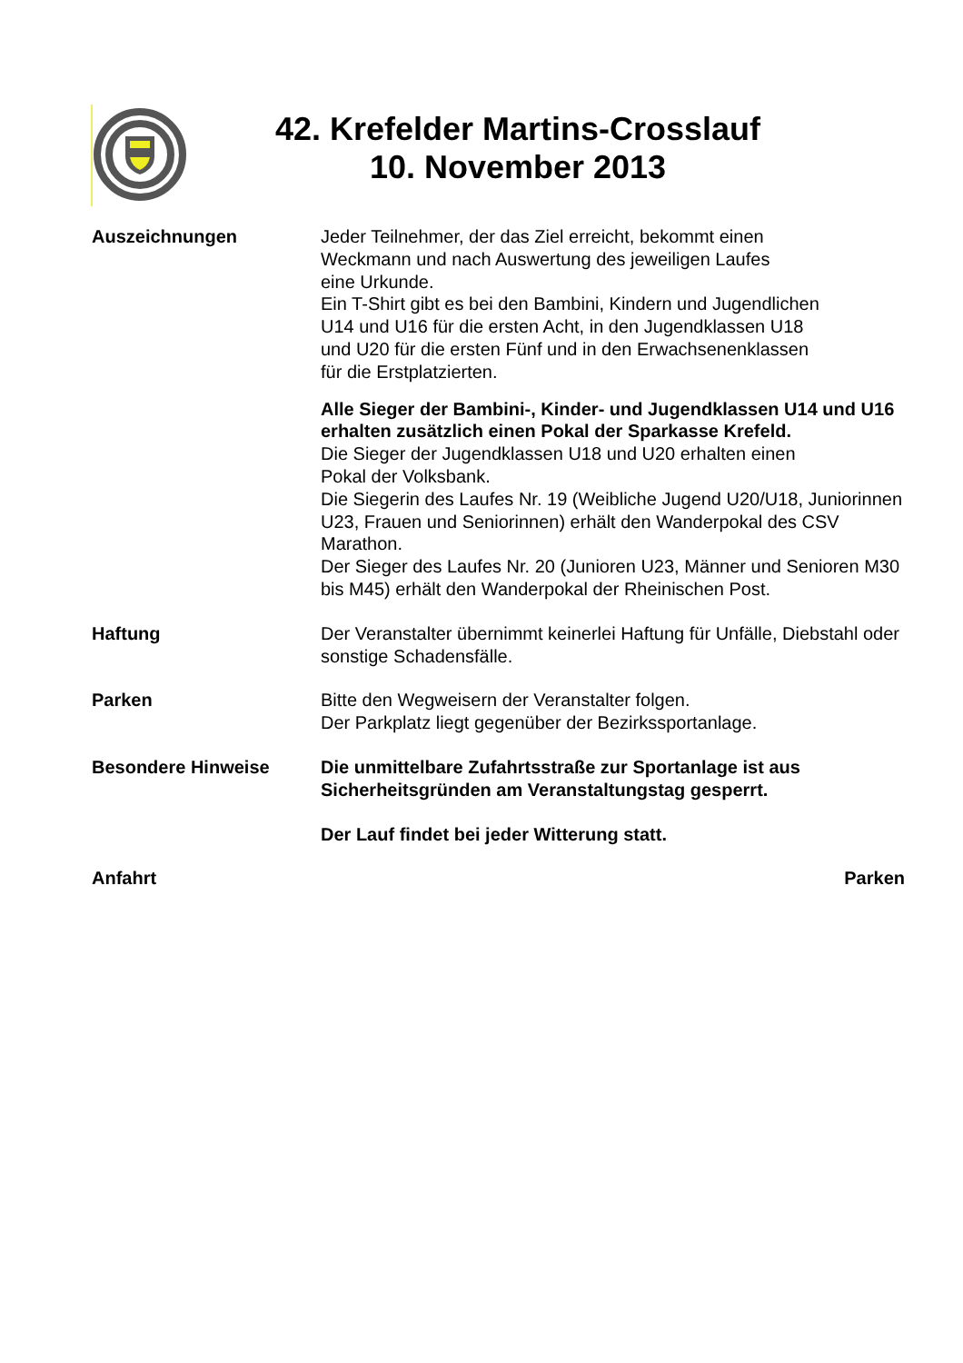42. Krefelder Martins-Crosslauf
10. November 2013
Auszeichnungen Jeder Teilnehmer, der das Ziel erreicht, bekommt einen
Weckmann und nach Auswertung des jeweiligen Laufes
eine Urkunde.
Ein T-Shirt gibt es bei den Bambini, Kindern und Jugendlichen
U14 und U16 für die ersten Acht, in den Jugendklassen U18
und U20 für die ersten Fünf und in den Erwachsenenklassen
für die Erstplatzierten.
Alle Sieger der Bambini-, Kinder- und Jugendklassen U14 und U16 erhalten zusätzlich einen Pokal der Sparkasse Krefeld.
Die Sieger der Jugendklassen U18 und U20 erhalten einen
Pokal der Volksbank.
Die Siegerin des Laufes Nr. 19 (Weibliche Jugend U20/U18, Juniorinnen U23, Frauen und Seniorinnen) erhält den Wanderpokal des CSV Marathon.
Der Sieger des Laufes Nr. 20 (Junioren U23, Männer und Senioren M30 bis M45) erhält den Wanderpokal der Rheinischen Post.
Haftung Der Veranstalter übernimmt keinerlei Haftung für Unfälle, Diebstahl oder sonstige Schadensfälle.
Parken Bitte den Wegweisern der Veranstalter folgen.
Der Parkplatz liegt gegenüber der Bezirkssportanlage.
Besondere Hinweise Die unmittelbare Zufahrtsstraße zur Sportanlage ist aus Sicherheitsgründen am Veranstaltungstag gesperrt.
Der Lauf findet bei jeder Witterung statt.
Anfahrt Parken